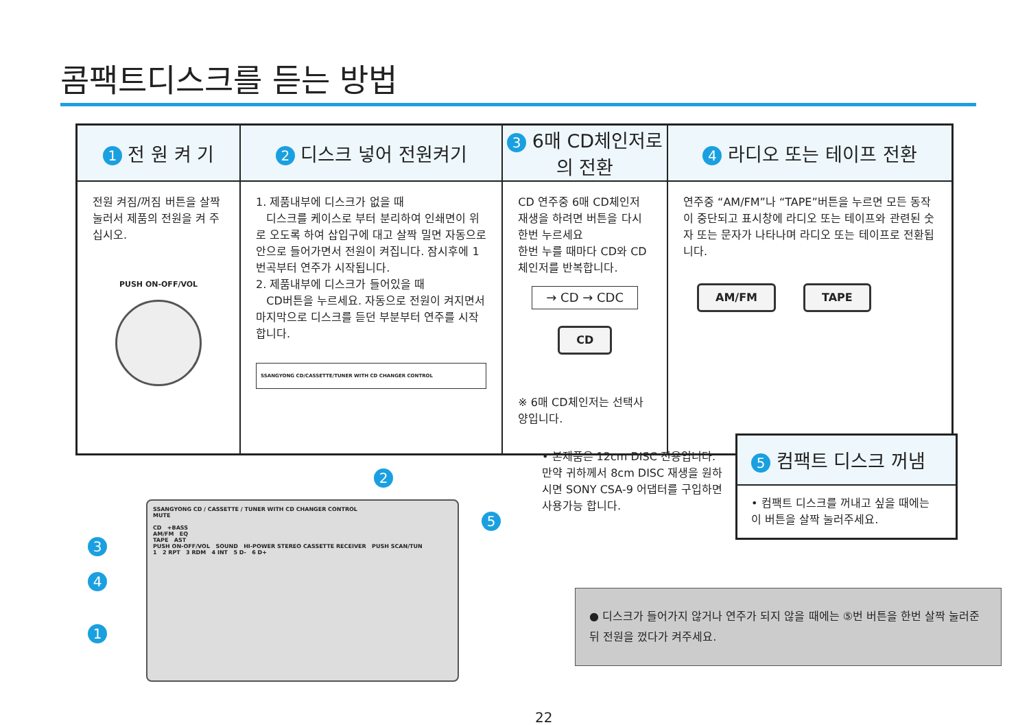콤팩트디스크를 듣는 방법
| 1 전 원 켜 기 | 2 디스크 넣어 전원켜기 | 3 6매 CD체인저로의 전환 | 4 라디오 또는 테이프 전환 |
| --- | --- | --- | --- |
| 전원 켜짐/꺼짐 버튼을 살짝 눌러서 제품의 전원을 켜 주십시오. PUSH ON-OFF/VOL | 1. 제품내부에 디스크가 없을 때 디스크를 케이스로 부터 분리하여 인쇄면이 위로 오도록 하여 삽입구에 대고 살짝 밀면 자동으로 안으로 들어가면서 전원이 켜집니다. 잠시후에 1번곡부터 연주가 시작됩니다. 2. 제품내부에 디스크가 들어있을 때 CD버튼을 누르세요. 자동으로 전원이 켜지면서 마지막으로 디스크를 듣던 부분부터 연주를 시작합니다. SSANGYONG CD/CASSETTE/TUNER WITH CD CHANGER CONTROL | CD 연주중 6매 CD체인저 재생을 하려면 버튼을 다시 한번 누르세요 한번 누를 때마다 CD와 CD 체인저를 반복합니다. → CD → CDC CD ※ 6매 CD체인저는 선택사양입니다. | 연주중 “AM/FM”나 “TAPE”버튼을 누르면 모든 동작이 중단되고 표시창에 라디오 또는 테이프와 관련된 숫자 또는 문자가 나타나며 라디오 또는 테이프로 전환됩니다. AM/FM TAPE |
5 컴팩트 디스크 꺼냄
• 컴팩트 디스크를 꺼내고 싶을 때에는 이 버튼을 살짝 눌러주세요.
• 본제품은 12cm DISC 전용입니다. 만약 귀하께서 8cm DISC 재생을 원하시면 SONY CSA-9 어댑터를 구입하면 사용가능 합니다.
SSANGYONG CD / CASSETTE / TUNER WITH CD CHANGER CONTROL
MUTE
CD +BASS
AM/FM EQ
TAPE AST
PUSH ON-OFF/VOL SOUND HI-POWER STEREO CASSETTE RECEIVER PUSH SCAN/TUN
1 2 RPT 3 RDM 4 INT 5 D- 6 D+
2
5
3
4
1
● 디스크가 들어가지 않거나 연주가 되지 않을 때에는 ⑤번 버튼을 한번 살짝 눌러준 뒤 전원을 껐다가 켜주세요.
22